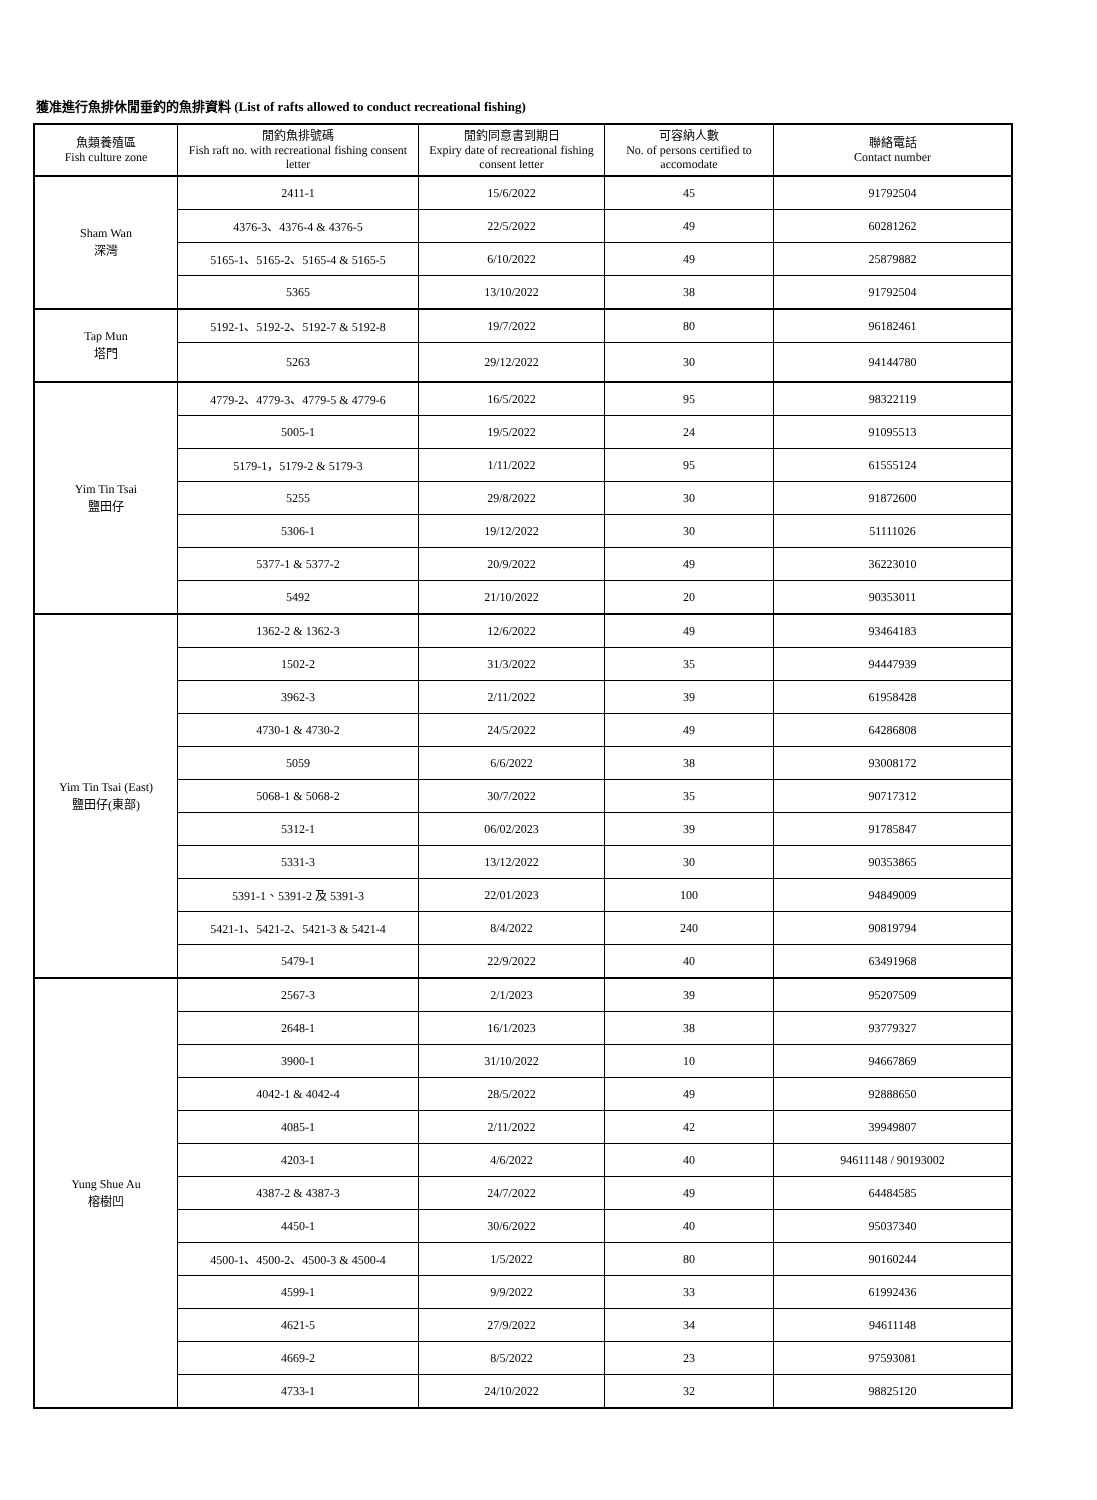獲准進行魚排休閒垂釣的魚排資料 (List of rafts allowed to conduct recreational fishing)
| 魚類養殖區 Fish culture zone | 閒釣魚排號碼 Fish raft no. with recreational fishing consent letter | 閒釣同意書到期日 Expiry date of recreational fishing consent letter | 可容納人數 No. of persons certified to accomodate | 聯絡電話 Contact number |
| --- | --- | --- | --- | --- |
| Sham Wan 深灣 | 2411-1 | 15/6/2022 | 45 | 91792504 |
| | 4376-3、4376-4 & 4376-5 | 22/5/2022 | 49 | 60281262 |
| | 5165-1、5165-2、5165-4 & 5165-5 | 6/10/2022 | 49 | 25879882 |
| | 5365 | 13/10/2022 | 38 | 91792504 |
| Tap Mun 塔門 | 5192-1、5192-2、5192-7 & 5192-8 | 19/7/2022 | 80 | 96182461 |
| | 5263 | 29/12/2022 | 30 | 94144780 |
| Yim Tin Tsai 鹽田仔 | 4779-2、4779-3、4779-5 & 4779-6 | 16/5/2022 | 95 | 98322119 |
| | 5005-1 | 19/5/2022 | 24 | 91095513 |
| | 5179-1，5179-2 & 5179-3 | 1/11/2022 | 95 | 61555124 |
| | 5255 | 29/8/2022 | 30 | 91872600 |
| | 5306-1 | 19/12/2022 | 30 | 51111026 |
| | 5377-1 & 5377-2 | 20/9/2022 | 49 | 36223010 |
| | 5492 | 21/10/2022 | 20 | 90353011 |
| Yim Tin Tsai (East) 鹽田仔(東部) | 1362-2 & 1362-3 | 12/6/2022 | 49 | 93464183 |
| | 1502-2 | 31/3/2022 | 35 | 94447939 |
| | 3962-3 | 2/11/2022 | 39 | 61958428 |
| | 4730-1 & 4730-2 | 24/5/2022 | 49 | 64286808 |
| | 5059 | 6/6/2022 | 38 | 93008172 |
| | 5068-1 & 5068-2 | 30/7/2022 | 35 | 90717312 |
| | 5312-1 | 06/02/2023 | 39 | 91785847 |
| | 5331-3 | 13/12/2022 | 30 | 90353865 |
| | 5391-1、5391-2 及 5391-3 | 22/01/2023 | 100 | 94849009 |
| | 5421-1、5421-2、5421-3 & 5421-4 | 8/4/2022 | 240 | 90819794 |
| | 5479-1 | 22/9/2022 | 40 | 63491968 |
| Yung Shue Au 榕樹凹 | 2567-3 | 2/1/2023 | 39 | 95207509 |
| | 2648-1 | 16/1/2023 | 38 | 93779327 |
| | 3900-1 | 31/10/2022 | 10 | 94667869 |
| | 4042-1 & 4042-4 | 28/5/2022 | 49 | 92888650 |
| | 4085-1 | 2/11/2022 | 42 | 39949807 |
| | 4203-1 | 4/6/2022 | 40 | 94611148 / 90193002 |
| | 4387-2 & 4387-3 | 24/7/2022 | 49 | 64484585 |
| | 4450-1 | 30/6/2022 | 40 | 95037340 |
| | 4500-1、4500-2、4500-3 & 4500-4 | 1/5/2022 | 80 | 90160244 |
| | 4599-1 | 9/9/2022 | 33 | 61992436 |
| | 4621-5 | 27/9/2022 | 34 | 94611148 |
| | 4669-2 | 8/5/2022 | 23 | 97593081 |
| | 4733-1 | 24/10/2022 | 32 | 98825120 |